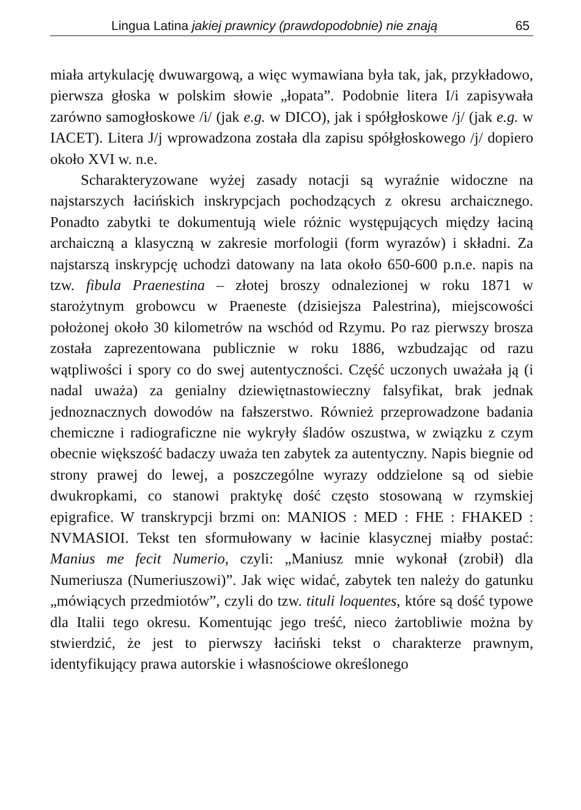Lingua Latina jakiej prawnicy (prawdopodobnie) nie znają 65
miała artykulację dwuwargową, a więc wymawiana była tak, jak, przykładowo, pierwsza głoska w polskim słowie „łopata”. Podobnie litera I/i zapisywała zarówno samogłoskowe /i/ (jak e.g. w DICO), jak i spółgłoskowe /j/ (jak e.g. w IACET). Litera J/j wprowadzona została dla zapisu spółgłoskowego /j/ dopiero około XVI w. n.e.
Scharakteryzowane wyżej zasady notacji są wyraźnie widoczne na najstarszych łacińskich inskrypcjach pochodzących z okresu archaicznego. Ponadto zabytki te dokumentują wiele różnic występujących między łaciną archaiczną a klasyczną w zakresie morfologii (form wyrazów) i składni. Za najstarszą inskrypcję uchodzi datowany na lata około 650-600 p.n.e. napis na tzw. fibula Praenestina – złotej broszy odnalezionej w roku 1871 w starożytnym grobowcu w Praeneste (dzisiejsza Palestrina), miejscowości położonej około 30 kilometrów na wschód od Rzymu. Po raz pierwszy brosza została zaprezentowana publicznie w roku 1886, wzbudzając od razu wątpliwości i spory co do swej autentyczności. Część uczonych uważała ją (i nadal uważa) za genialny dziewiętnastowieczny falsyfikat, brak jednak jednoznacznych dowodów na fałszerstwo. Również przeprowadzone badania chemiczne i radiograficzne nie wykryły śladów oszustwa, w związku z czym obecnie większość badaczy uważa ten zabytek za autentyczny. Napis biegnie od strony prawej do lewej, a poszczególne wyrazy oddzielone są od siebie dwukropkami, co stanowi praktykę dość często stosowaną w rzymskiej epigrafice. W transkrypcji brzmi on: MANIOS : MED : FHE : FHAKED : NVMASIOI. Tekst ten sformułowany w łacinie klasycznej miałby postać: Manius me fecit Numerio, czyli: „Maniusz mnie wykonał (zrobił) dla Numeriusza (Numeriuszowi)”. Jak więc widać, zabytek ten należy do gatunku „mówiących przedmiotów”, czyli do tzw. tituli loquentes, które są dość typowe dla Italii tego okresu. Komentując jego treść, nieco żartobliwie można by stwierdzić, że jest to pierwszy łaciński tekst o charakterze prawnym, identyfikujący prawa autorskie i własnościowe określonego